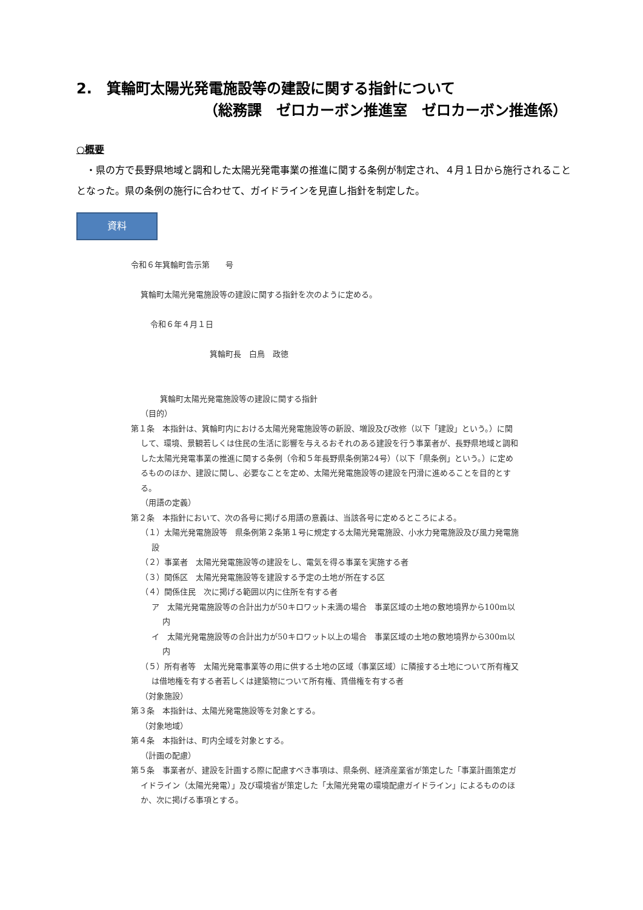2.　箕輪町太陽光発電施設等の建設に関する指針について
（総務課　ゼロカーボン推進室　ゼロカーボン推進係）
○概要
　・県の方で長野県地域と調和した太陽光発電事業の推進に関する条例が制定され、４月１日から施行されることとなった。県の条例の施行に合わせて、ガイドラインを見直し指針を制定した。
資料
令和６年箕輪町告示第　　号
箕輪町太陽光発電施設等の建設に関する指針を次のように定める。
令和６年４月１日
箕輪町長　白鳥　政徳
箕輪町太陽光発電施設等の建設に関する指針
（目的）
第１条　本指針は、箕輪町内における太陽光発電施設等の新設、増設及び改修（以下「建設」という。）に関して、環境、景観若しくは住民の生活に影響を与えるおそれのある建設を行う事業者が、長野県地域と調和した太陽光発電事業の推進に関する条例（令和５年長野県条例第24号）（以下「県条例」という。）に定めるもののほか、建設に関し、必要なことを定め、太陽光発電施設等の建設を円滑に進めることを目的とする。
（用語の定義）
第２条　本指針において、次の各号に掲げる用語の意義は、当該各号に定めるところによる。
（１）太陽光発電施設等　県条例第２条第１号に規定する太陽光発電施設、小水力発電施設及び風力発電施設
（２）事業者　太陽光発電施設等の建設をし、電気を得る事業を実施する者
（３）関係区　太陽光発電施設等を建設する予定の土地が所在する区
（４）関係住民　次に掲げる範囲以内に住所を有する者
ア　太陽光発電施設等の合計出力が50キロワット未満の場合　事業区域の土地の敷地境界から100m以内
イ　太陽光発電施設等の合計出力が50キロワット以上の場合　事業区域の土地の敷地境界から300m以内
（５）所有者等　太陽光発電事業等の用に供する土地の区域（事業区域）に隣接する土地について所有権又は借地権を有する者若しくは建築物について所有権、賃借権を有する者
（対象施設）
第３条　本指針は、太陽光発電施設等を対象とする。
（対象地域）
第４条　本指針は、町内全域を対象とする。
（計画の配慮）
第５条　事業者が、建設を計画する際に配慮すべき事項は、県条例、経済産業省が策定した「事業計画策定ガイドライン（太陽光発電）」及び環境省が策定した「太陽光発電の環境配慮ガイドライン」によるもののほか、次に掲げる事項とする。